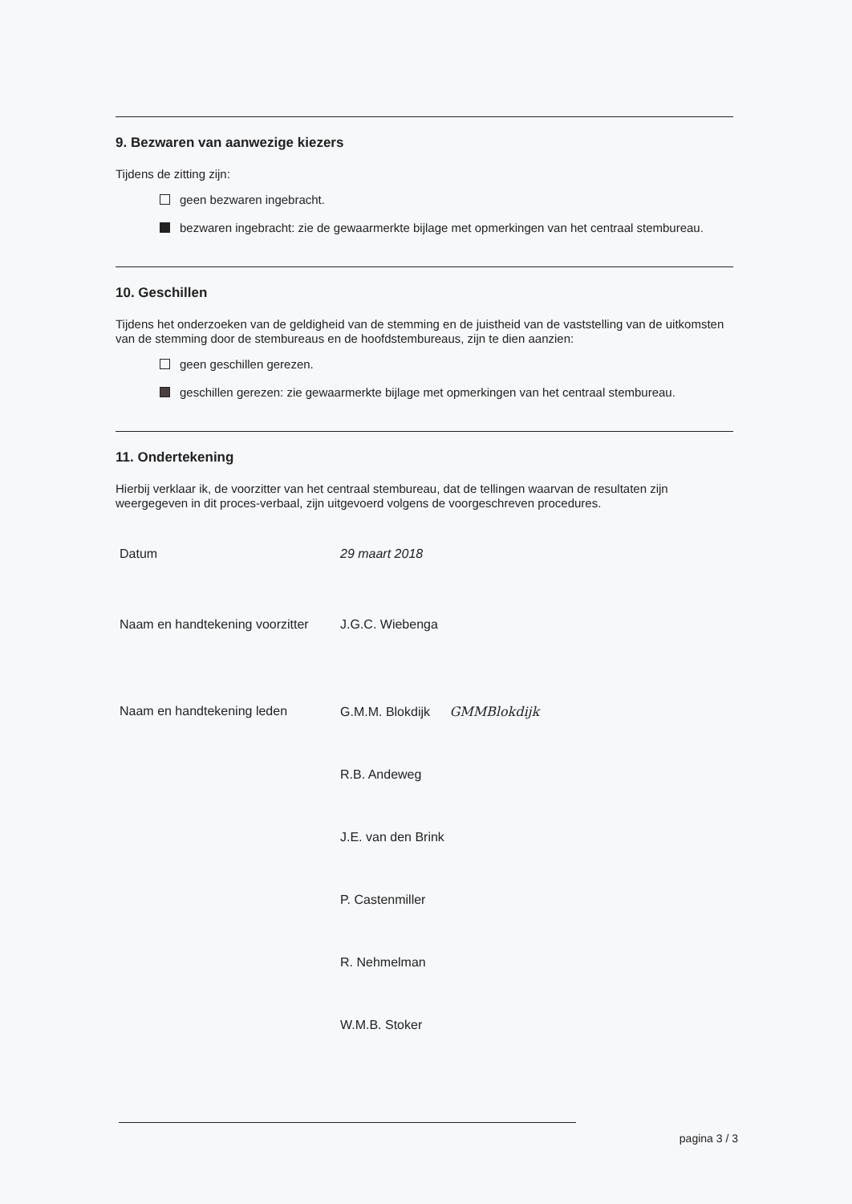9. Bezwaren van aanwezige kiezers
Tijdens de zitting zijn:
geen bezwaren ingebracht.
bezwaren ingebracht: zie de gewaarmerkte bijlage met opmerkingen van het centraal stembureau.
10. Geschillen
Tijdens het onderzoeken van de geldigheid van de stemming en de juistheid van de vaststelling van de uitkomsten van de stemming door de stembureaus en de hoofdstembureaus, zijn te dien aanzien:
geen geschillen gerezen.
geschillen gerezen: zie gewaarmerkte bijlage met opmerkingen van het centraal stembureau.
11. Ondertekening
Hierbij verklaar ik, de voorzitter van het centraal stembureau, dat de tellingen waarvan de resultaten zijn weergegeven in dit proces-verbaal, zijn uitgevoerd volgens de voorgeschreven procedures.
Datum 29 maart 2018
Naam en handtekening voorzitter
J.G.C. Wiebenga
Naam en handtekening leden G.M.M. Blokdijk GMMBlokdijk
R.B. Andeweg
J.E. van den Brink
P. Castenmiller
R. Nehmelman
W.M.B. Stoker
pagina 3 / 3